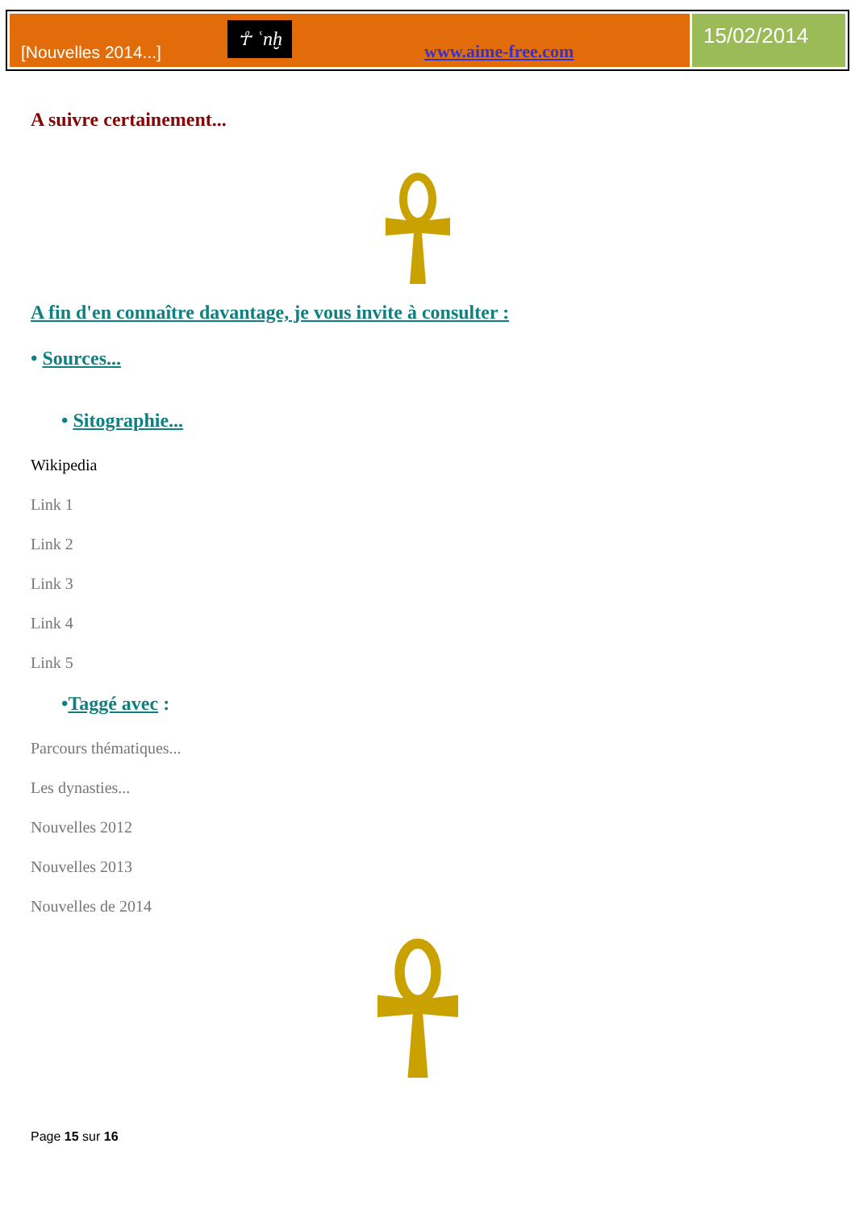[Nouvelles 2014...]
☥ ʿnḫ
www.aime-free.com
15/02/2014
A suivre certainement...
A fin d'en connaître davantage, je vous invite à consulter :
• Sources...
• Sitographie...
Wikipedia
Link 1
Link 2
Link 3
Link 4
Link 5
•Taggé avec :
Parcours thématiques...
Les dynasties...
Nouvelles 2012
Nouvelles 2013
Nouvelles de 2014
Page 15 sur 16